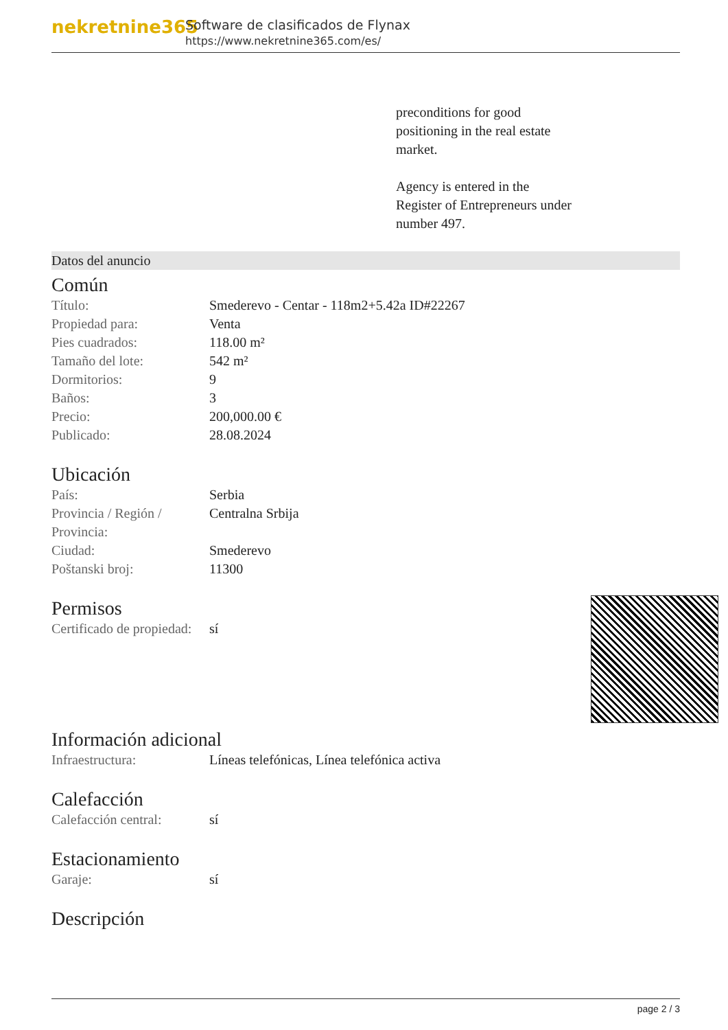nekretnine365
Software de clasificados de Flynax
https://www.nekretnine365.com/es/
preconditions for good
positioning in the real estate
market.
Agency is entered in the
Register of Entrepreneurs under
number 497.
Datos del anuncio
Común
| Título: | Smederevo - Centar - 118m2+5.42a ID#22267 |
| Propiedad para: | Venta |
| Pies cuadrados: | 118.00 m² |
| Tamaño del lote: | 542 m² |
| Dormitorios: | 9 |
| Baños: | 3 |
| Precio: | 200,000.00 € |
| Publicado: | 28.08.2024 |
Ubicación
| País: | Serbia |
| Provincia / Región / Provincia: | Centralna Srbija |
| Ciudad: | Smederevo |
| Poštanski broj: | 11300 |
Permisos
| Certificado de propiedad: | sí |
Información adicional
| Infraestructura: | Líneas telefónicas, Línea telefónica activa |
Calefacción
| Calefacción central: | sí |
Estacionamiento
| Garaje: | sí |
Descripción
page 2 / 3